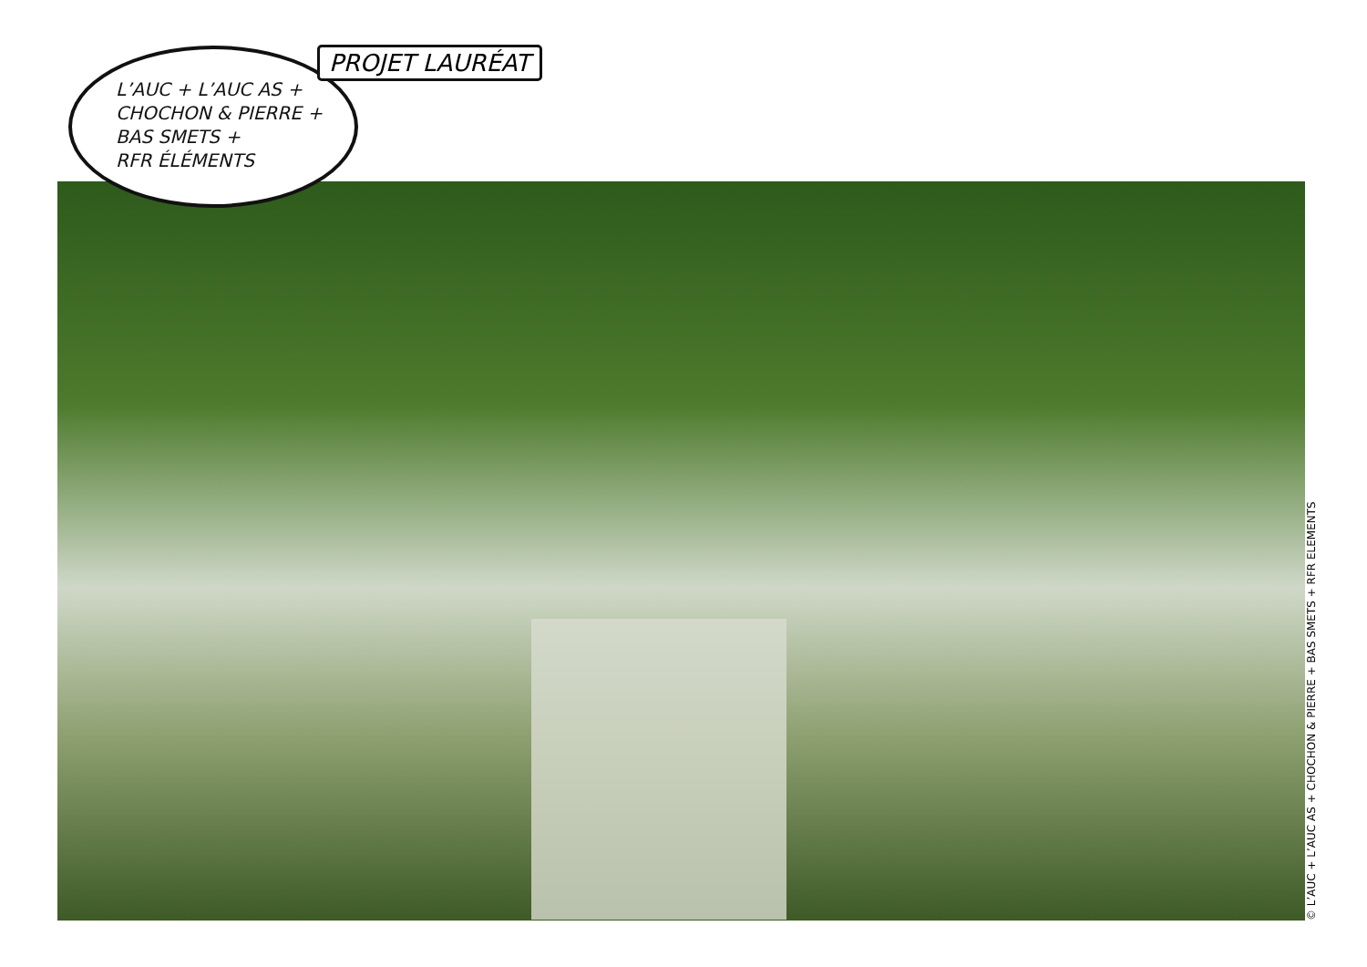L’AUC + L’AUC AS +
CHOCHON & PIERRE +
BAS SMETS +
RFR ÉLÉMENTS
PROJET LAURÉAT
© L’AUC + L’AUC AS + CHOCHON & PIERRE + BAS SMETS + RFR ELEMENTS